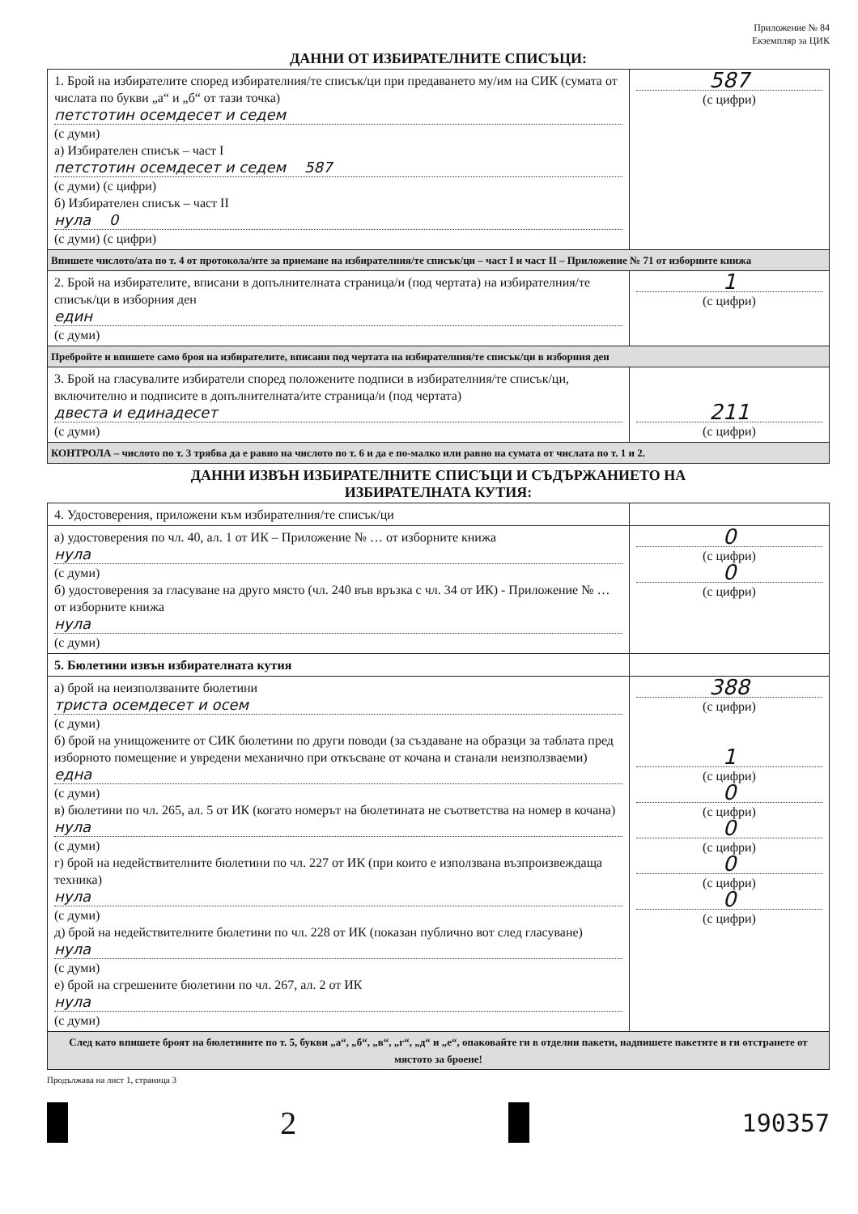Приложение № 84
Екземпляр за ЦИК
ДАННИ ОТ ИЗБИРАТЕЛНИТЕ СПИСЪЦИ:
| 1. Брой на избирателите според избирателния/те списък/ци при предаването му/им на СИК (сумата от числата по букви „а“ и „б“ от тази точка) петстотин осемдесет и седем (с думи) а) Избирателен списък – част I петстотин осемдесет и седем 587 (с думи) (с цифри) б) Избирателен списък – част II нула 0 (с думи) (с цифри) | 587 (с цифри) |
| Впишете числото/ата по т. 4 от протокола/ите за приемане на избирателния/те списък/ци – част I и част II – Приложение № 71 от изборните книжа | |
| 2. Брой на избирателите, вписани в допълнителната страница/и (под чертата) на избирателния/те списък/ци в изборния ден един (с думи) | 1 (с цифри) |
| Пребройте и впишете само броя на избирателите, вписани под чертата на избирателния/те списък/ци в изборния ден | |
| 3. Брой на гласувалите избиратели според положените подписи в избирателния/те списък/ци, включително и подписите в допълнителната/ите страница/и (под чертата) двеста и единадесет (с думи) | 211 (с цифри) |
| КОНТРОЛА – числото по т. 3 трябва да е равно на числото по т. 6 и да е по-малко или равно на сумата от числата по т. 1 и 2. | |
ДАННИ ИЗВЪН ИЗБИРАТЕЛНИТЕ СПИСЪЦИ И СЪДЪРЖАНИЕТО НА
ИЗБИРАТЕЛНАТА КУТИЯ:
| 4. Удостоверения, приложени към избирателния/те списък/ци | |
| а) удостоверения по чл. 40, ал. 1 от ИК – Приложение № … от изборните книжа нула (с думи) б) удостоверения за гласуване на друго място (чл. 240 във връзка с чл. 34 от ИК) - Приложение № … от изборните книжа нула (с думи) | 0 (с цифри) 0 (с цифри) |
| 5. Бюлетини извън избирателната кутия | |
| а) брой на неизползваните бюлетини триста осемдесет и осем (с думи) б) брой на унищожените от СИК бюлетини по други поводи (за създаване на образци за таблата пред изборното помещение и увредени механично при откъсване от кочана и станали неизползваеми) една (с думи) в) бюлетини по чл. 265, ал. 5 от ИК (когато номерът на бюлетината не съответства на номер в кочана) нула (с думи) г) брой на недействителните бюлетини по чл. 227 от ИК (при които е използвана възпроизвеждаща техника) нула (с думи) д) брой на недействителните бюлетини по чл. 228 от ИК (показан публично вот след гласуване) нула (с думи) е) брой на сгрешените бюлетини по чл. 267, ал. 2 от ИК нула (с думи) | 388 (с цифри) 1 (с цифри) 0 (с цифри) 0 (с цифри) 0 (с цифри) 0 (с цифри) |
| След като впишете броят на бюлетините по т. 5, букви „а“, „б“, „в“, „г“, „д“ и „е“, опаковайте ги в отделни пакети, надпишете пакетите и ги отстранете от мястото за броене! | |
Продължава на лист 1, страница 3
2
190357